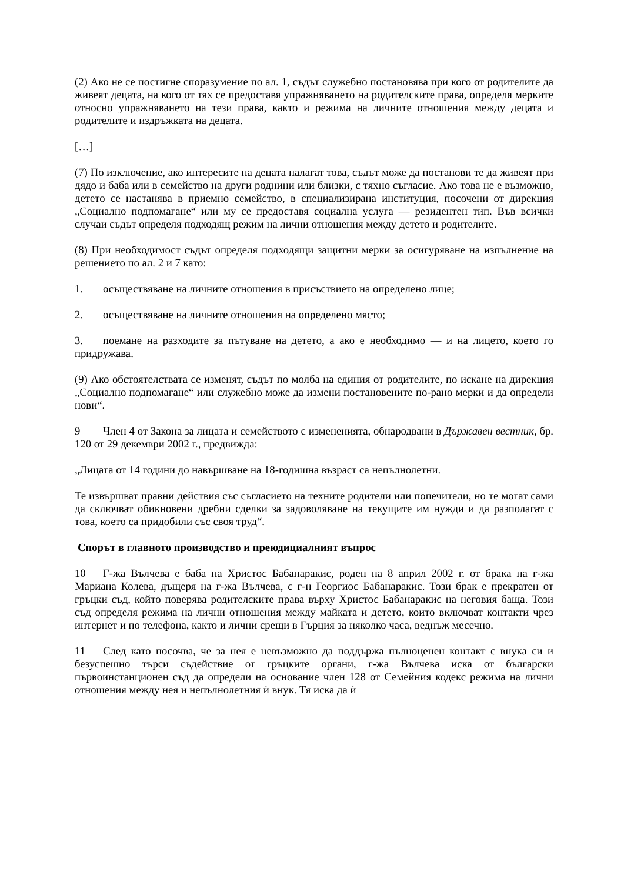(2) Ако не се постигне споразумение по ал. 1, съдът служебно постановява при кого от родителите да живеят децата, на кого от тях се предоставя упражняването на родителските права, определя мерките относно упражняването на тези права, както и режима на личните отношения между децата и родителите и издръжката на децата.
[…]
(7) По изключение, ако интересите на децата налагат това, съдът може да постанови те да живеят при дядо и баба или в семейство на други роднини или близки, с тяхно съгласие. Ако това не е възможно, детето се настанява в приемно семейство, в специализирана институция, посочени от дирекция „Социално подпомагане“ или му се предоставя социална услуга — резидентен тип. Във всички случаи съдът определя подходящ режим на лични отношения между детето и родителите.
(8) При необходимост съдът определя подходящи защитни мерки за осигуряване на изпълнение на решението по ал. 2 и 7 като:
1. осъществяване на личните отношения в присъствието на определено лице;
2. осъществяване на личните отношения на определено място;
3. поемане на разходите за пътуване на детето, а ако е необходимо — и на лицето, което го придружава.
(9) Ако обстоятелствата се изменят, съдът по молба на единия от родителите, по искане на дирекция „Социално подпомагане“ или служебно може да измени постановените по-рано мерки и да определи нови“.
9 Член 4 от Закона за лицата и семейството с измененията, обнародвани в Държавен вестник, бр. 120 от 29 декември 2002 г., предвижда:
„Лицата от 14 години до навършване на 18-годишна възраст са непълнолетни.
Те извършват правни действия със съгласието на техните родители или попечители, но те могат сами да сключват обикновени дребни сделки за задоволяване на текущите им нужди и да разполагат с това, което са придобили със своя труд“.
Спорът в главното производство и преюдициалният въпрос
10 Г-жа Вълчева е баба на Христос Бабанаракис, роден на 8 април 2002 г. от брака на г-жа Мариана Колева, дъщеря на г-жа Вълчева, с г-н Георгиос Бабанаракис. Този брак е прекратен от гръцки съд, който поверява родителските права върху Христос Бабанаракис на неговия баща. Този съд определя режима на лични отношения между майката и детето, които включват контакти чрез интернет и по телефона, както и лични срещи в Гърция за няколко часа, веднъж месечно.
11 След като посочва, че за нея е невъзможно да поддържа пълноценен контакт с внука си и безуспешно търси съдействие от гръцките органи, г-жа Вълчева иска от български първоинстанционен съд да определи на основание член 128 от Семейния кодекс режима на лични отношения между нея и непълнолетния ѝ внук. Тя иска да ѝ